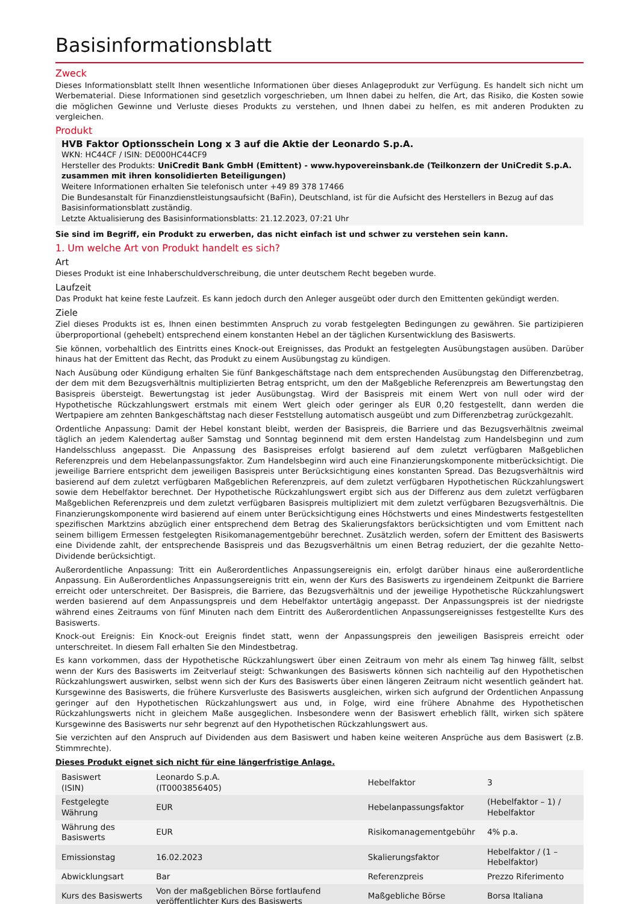Basisinformationsblatt
Zweck
Dieses Informationsblatt stellt Ihnen wesentliche Informationen über dieses Anlageprodukt zur Verfügung. Es handelt sich nicht um Werbematerial. Diese Informationen sind gesetzlich vorgeschrieben, um Ihnen dabei zu helfen, die Art, das Risiko, die Kosten sowie die möglichen Gewinne und Verluste dieses Produkts zu verstehen, und Ihnen dabei zu helfen, es mit anderen Produkten zu vergleichen.
Produkt
HVB Faktor Optionsschein Long x 3 auf die Aktie der Leonardo S.p.A.
WKN: HC44CF / ISIN: DE000HC44CF9
Hersteller des Produkts: UniCredit Bank GmbH (Emittent) - www.hypovereinsbank.de (Teilkonzern der UniCredit S.p.A. zusammen mit ihren konsolidierten Beteiligungen)
Weitere Informationen erhalten Sie telefonisch unter +49 89 378 17466
Die Bundesanstalt für Finanzdienstleistungsaufsicht (BaFin), Deutschland, ist für die Aufsicht des Herstellers in Bezug auf das Basisinformationsblatt zuständig.
Letzte Aktualisierung des Basisinformationsblatts: 21.12.2023, 07:21 Uhr
Sie sind im Begriff, ein Produkt zu erwerben, das nicht einfach ist und schwer zu verstehen sein kann.
1. Um welche Art von Produkt handelt es sich?
Art
Dieses Produkt ist eine Inhaberschuldverschreibung, die unter deutschem Recht begeben wurde.
Laufzeit
Das Produkt hat keine feste Laufzeit. Es kann jedoch durch den Anleger ausgeübt oder durch den Emittenten gekündigt werden.
Ziele
Ziel dieses Produkts ist es, Ihnen einen bestimmten Anspruch zu vorab festgelegten Bedingungen zu gewähren. Sie partizipieren überproportional (gehebelt) entsprechend einem konstanten Hebel an der täglichen Kursentwicklung des Basiswerts.
Sie können, vorbehaltlich des Eintritts eines Knock-out Ereignisses, das Produkt an festgelegten Ausübungstagen ausüben. Darüber hinaus hat der Emittent das Recht, das Produkt zu einem Ausübungstag zu kündigen.
Nach Ausübung oder Kündigung erhalten Sie fünf Bankgeschäftstage nach dem entsprechenden Ausübungstag den Differenzbetrag, der dem mit dem Bezugsverhältnis multiplizierten Betrag entspricht, um den der Maßgebliche Referenzpreis am Bewertungstag den Basispreis übersteigt. Bewertungstag ist jeder Ausübungstag. Wird der Basispreis mit einem Wert von null oder wird der Hypothetische Rückzahlungswert erstmals mit einem Wert gleich oder geringer als EUR 0,20 festgestellt, dann werden die Wertpapiere am zehnten Bankgeschäftstag nach dieser Feststellung automatisch ausgeübt und zum Differenzbetrag zurückgezahlt.
Ordentliche Anpassung: Damit der Hebel konstant bleibt, werden der Basispreis, die Barriere und das Bezugsverhältnis zweimal täglich an jedem Kalendertag außer Samstag und Sonntag beginnend mit dem ersten Handelstag zum Handelsbeginn und zum Handelsschluss angepasst. Die Anpassung des Basispreises erfolgt basierend auf dem zuletzt verfügbaren Maßgeblichen Referenzpreis und dem Hebelanpassungsfaktor. Zum Handelsbeginn wird auch eine Finanzierungskomponente mitberücksichtigt. Die jeweilige Barriere entspricht dem jeweiligen Basispreis unter Berücksichtigung eines konstanten Spread. Das Bezugsverhältnis wird basierend auf dem zuletzt verfügbaren Maßgeblichen Referenzpreis, auf dem zuletzt verfügbaren Hypothetischen Rückzahlungswert sowie dem Hebelfaktor berechnet. Der Hypothetische Rückzahlungswert ergibt sich aus der Differenz aus dem zuletzt verfügbaren Maßgeblichen Referenzpreis und dem zuletzt verfügbaren Basispreis multipliziert mit dem zuletzt verfügbaren Bezugsverhältnis. Die Finanzierungskomponente wird basierend auf einem unter Berücksichtigung eines Höchstwerts und eines Mindestwerts festgestellten spezifischen Marktzins abzüglich einer entsprechend dem Betrag des Skalierungsfaktors berücksichtigten und vom Emittent nach seinem billigem Ermessen festgelegten Risikomanagementgebühr berechnet. Zusätzlich werden, sofern der Emittent des Basiswerts eine Dividende zahlt, der entsprechende Basispreis und das Bezugsverhältnis um einen Betrag reduziert, der die gezahlte Netto-Dividende berücksichtigt.
Außerordentliche Anpassung: Tritt ein Außerordentliches Anpassungsereignis ein, erfolgt darüber hinaus eine außerordentliche Anpassung. Ein Außerordentliches Anpassungsereignis tritt ein, wenn der Kurs des Basiswerts zu irgendeinem Zeitpunkt die Barriere erreicht oder unterschreitet. Der Basispreis, die Barriere, das Bezugsverhältnis und der jeweilige Hypothetische Rückzahlungswert werden basierend auf dem Anpassungspreis und dem Hebelfaktor untertägig angepasst. Der Anpassungspreis ist der niedrigste während eines Zeitraums von fünf Minuten nach dem Eintritt des Außerordentlichen Anpassungsereignisses festgestellte Kurs des Basiswerts.
Knock-out Ereignis: Ein Knock-out Ereignis findet statt, wenn der Anpassungspreis den jeweiligen Basispreis erreicht oder unterschreitet. In diesem Fall erhalten Sie den Mindestbetrag.
Es kann vorkommen, dass der Hypothetische Rückzahlungswert über einen Zeitraum von mehr als einem Tag hinweg fällt, selbst wenn der Kurs des Basiswerts im Zeitverlauf steigt: Schwankungen des Basiswerts können sich nachteilig auf den Hypothetischen Rückzahlungswert auswirken, selbst wenn sich der Kurs des Basiswerts über einen längeren Zeitraum nicht wesentlich geändert hat. Kursgewinne des Basiswerts, die frühere Kursverluste des Basiswerts ausgleichen, wirken sich aufgrund der Ordentlichen Anpassung geringer auf den Hypothetischen Rückzahlungswert aus und, in Folge, wird eine frühere Abnahme des Hypothetischen Rückzahlungswerts nicht in gleichem Maße ausgeglichen. Insbesondere wenn der Basiswert erheblich fällt, wirken sich spätere Kursgewinne des Basiswerts nur sehr begrenzt auf den Hypothetischen Rückzahlungswert aus.
Sie verzichten auf den Anspruch auf Dividenden aus dem Basiswert und haben keine weiteren Ansprüche aus dem Basiswert (z.B. Stimmrechte).
Dieses Produkt eignet sich nicht für eine längerfristige Anlage.
| Basiswert (ISIN) | Leonardo S.p.A. (IT0003856405) | Hebelfaktor | 3 |
| Festgelegte Währung | EUR | Hebelanpassungsfaktor | (Hebelfaktor – 1) / Hebelfaktor |
| Währung des Basiswerts | EUR | Risikomanagementgebühr | 4% p.a. |
| Emissionstag | 16.02.2023 | Skalierungsfaktor | Hebelfaktor / (1 – Hebelfaktor) |
| Abwicklungsart | Bar | Referenzpreis | Prezzo Riferimento |
| Kurs des Basiswerts | Von der maßgeblichen Börse fortlaufend veröffentlichter Kurs des Basiswerts | Maßgebliche Börse | Borsa Italiana |